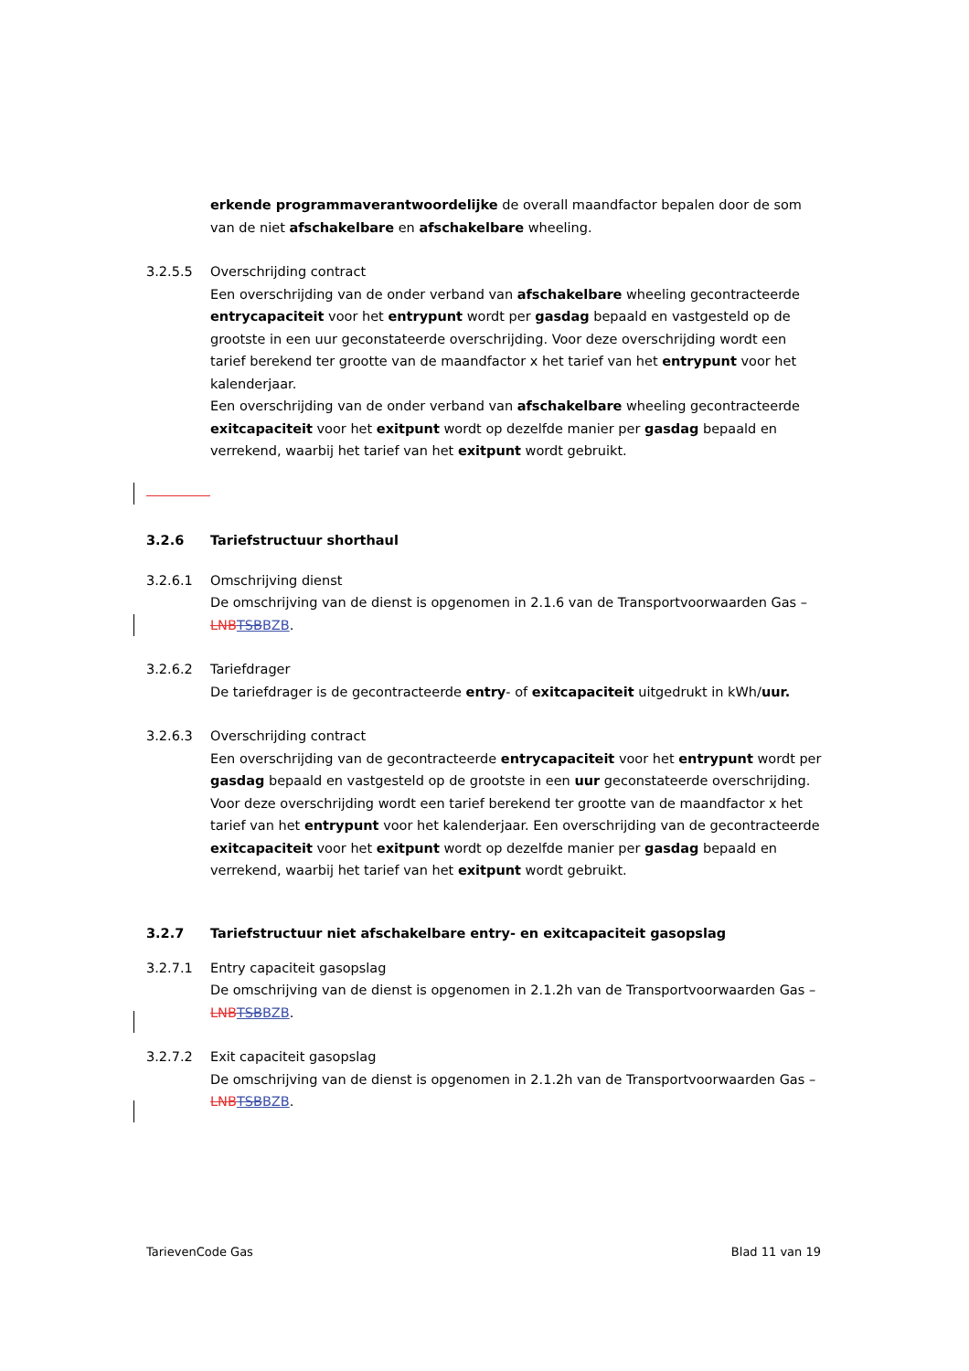erkende programmaverantwoordelijke de overall maandfactor bepalen door de som van de niet afschakelbare en afschakelbare wheeling.
3.2.5.5 Overschrijding contract
Een overschrijding van de onder verband van afschakelbare wheeling gecontracteerde entrycapaciteit voor het entrypunt wordt per gasdag bepaald en vastgesteld op de grootste in een uur geconstateerde overschrijding. Voor deze overschrijding wordt een tarief berekend ter grootte van de maandfactor x het tarief van het entrypunt voor het kalenderjaar.
Een overschrijding van de onder verband van afschakelbare wheeling gecontracteerde exitcapaciteit voor het exitpunt wordt op dezelfde manier per gasdag bepaald en verrekend, waarbij het tarief van het exitpunt wordt gebruikt.
3.2.6 Tariefstructuur shorthaul
3.2.6.1 Omschrijving dienst
De omschrijving van de dienst is opgenomen in 2.1.6 van de Transportvoorwaarden Gas – LNB TSB BZB.
3.2.6.2 Tariefdrager
De tariefdrager is de gecontracteerde entry- of exitcapaciteit uitgedrukt in kWh/uur.
3.2.6.3 Overschrijding contract
Een overschrijding van de gecontracteerde entrycapaciteit voor het entrypunt wordt per gasdag bepaald en vastgesteld op de grootste in een uur geconstateerde overschrijding. Voor deze overschrijding wordt een tarief berekend ter grootte van de maandfactor x het tarief van het entrypunt voor het kalenderjaar. Een overschrijding van de gecontracteerde exitcapaciteit voor het exitpunt wordt op dezelfde manier per gasdag bepaald en verrekend, waarbij het tarief van het exitpunt wordt gebruikt.
3.2.7 Tariefstructuur niet afschakelbare entry- en exitcapaciteit gasopslag
3.2.7.1 Entry capaciteit gasopslag
De omschrijving van de dienst is opgenomen in 2.1.2h van de Transportvoorwaarden Gas – LNB TSB BZB.
3.2.7.2 Exit capaciteit gasopslag
De omschrijving van de dienst is opgenomen in 2.1.2h van de Transportvoorwaarden Gas – LNB TSB BZB.
TarievenCode Gas Blad 11 van 19